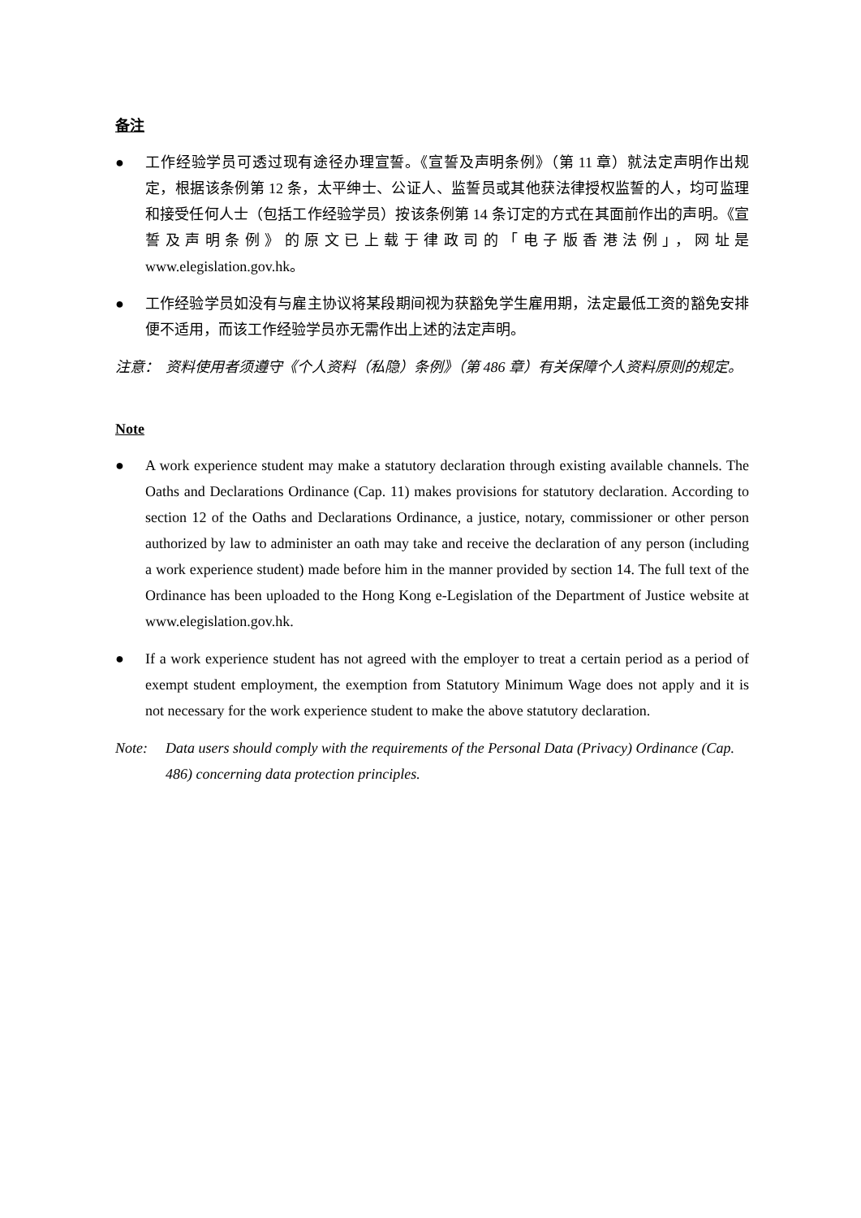备注
● 工作经验学员可透过现有途径办理宣誓。《宣誓及声明条例》（第 11 章）就法定声明作出规定，根据该条例第 12 条，太平绅士、公证人、监誓员或其他获法律授权监誓的人，均可监理和接受任何人士（包括工作经验学员）按该条例第 14 条订定的方式在其面前作出的声明。《宣誓及声明条例》的原文已上载于律政司的「电子版香港法例」，网址是www.elegislation.gov.hk。
● 工作经验学员如没有与雇主协议将某段期间视为获豁免学生雇用期，法定最低工资的豁免安排便不适用，而该工作经验学员亦无需作出上述的法定声明。
注意： 资料使用者须遵守《个人资料（私隐）条例》（第 486 章）有关保障个人资料原则的规定。
Note
● A work experience student may make a statutory declaration through existing available channels. The Oaths and Declarations Ordinance (Cap. 11) makes provisions for statutory declaration. According to section 12 of the Oaths and Declarations Ordinance, a justice, notary, commissioner or other person authorized by law to administer an oath may take and receive the declaration of any person (including a work experience student) made before him in the manner provided by section 14. The full text of the Ordinance has been uploaded to the Hong Kong e-Legislation of the Department of Justice website at www.elegislation.gov.hk.
● If a work experience student has not agreed with the employer to treat a certain period as a period of exempt student employment, the exemption from Statutory Minimum Wage does not apply and it is not necessary for the work experience student to make the above statutory declaration.
Note: Data users should comply with the requirements of the Personal Data (Privacy) Ordinance (Cap. 486) concerning data protection principles.